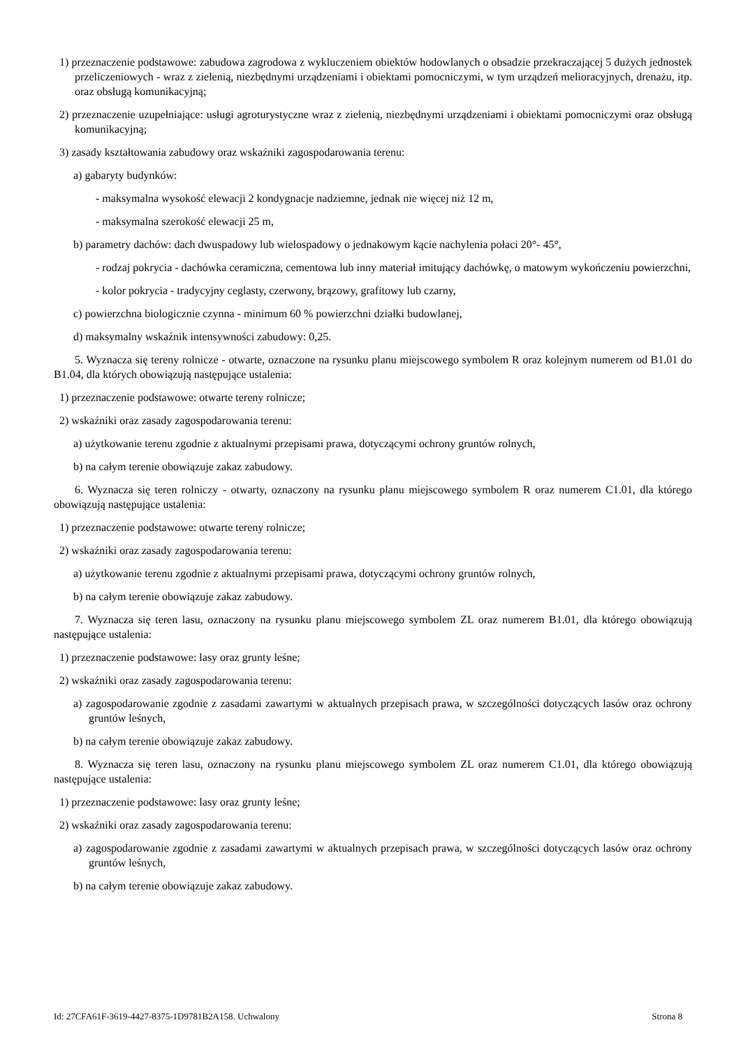1) przeznaczenie podstawowe: zabudowa zagrodowa z wykluczeniem obiektów hodowlanych o obsadzie przekraczającej 5 dużych jednostek przeliczeniowych - wraz z zielenią, niezbędnymi urządzeniami i obiektami pomocniczymi, w tym urządzeń melioracyjnych, drenażu, itp. oraz obsługą komunikacyjną;
2) przeznaczenie uzupełniające: usługi agroturystyczne wraz z zielenią, niezbędnymi urządzeniami i obiektami pomocniczymi oraz obsługą komunikacyjną;
3) zasady kształtowania zabudowy oraz wskaźniki zagospodarowania terenu:
a) gabaryty budynków:
- maksymalna wysokość elewacji 2 kondygnacje nadziemne, jednak nie więcej niż 12 m,
- maksymalna szerokość elewacji 25 m,
b) parametry dachów: dach dwuspadowy lub wielospadowy o jednakowym kącie nachylenia połaci 20°- 45°,
- rodzaj pokrycia - dachówka ceramiczna, cementowa lub inny materiał imitujący dachówkę, o matowym wykończeniu powierzchni,
- kolor pokrycia - tradycyjny ceglasty, czerwony, brązowy, grafitowy lub czarny,
c) powierzchna biologicznie czynna - minimum 60 % powierzchni działki budowlanej,
d) maksymalny wskaźnik intensywności zabudowy: 0,25.
5. Wyznacza się tereny rolnicze - otwarte, oznaczone na rysunku planu miejscowego symbolem R oraz kolejnym numerem od B1.01 do B1.04, dla których obowiązują następujące ustalenia:
1) przeznaczenie podstawowe: otwarte tereny rolnicze;
2) wskaźniki oraz zasady zagospodarowania terenu:
a) użytkowanie terenu zgodnie z aktualnymi przepisami prawa, dotyczącymi ochrony gruntów rolnych,
b) na całym terenie obowiązuje zakaz zabudowy.
6. Wyznacza się teren rolniczy - otwarty, oznaczony na rysunku planu miejscowego symbolem R oraz numerem C1.01, dla którego obowiązują następujące ustalenia:
1) przeznaczenie podstawowe: otwarte tereny rolnicze;
2) wskaźniki oraz zasady zagospodarowania terenu:
a) użytkowanie terenu zgodnie z aktualnymi przepisami prawa, dotyczącymi ochrony gruntów rolnych,
b) na całym terenie obowiązuje zakaz zabudowy.
7. Wyznacza się teren lasu, oznaczony na rysunku planu miejscowego symbolem ZL oraz numerem B1.01, dla którego obowiązują następujące ustalenia:
1) przeznaczenie podstawowe: lasy oraz grunty leśne;
2) wskaźniki oraz zasady zagospodarowania terenu:
a) zagospodarowanie zgodnie z zasadami zawartymi w aktualnych przepisach prawa, w szczególności dotyczących lasów oraz ochrony gruntów leśnych,
b) na całym terenie obowiązuje zakaz zabudowy.
8. Wyznacza się teren lasu, oznaczony na rysunku planu miejscowego symbolem ZL oraz numerem C1.01, dla którego obowiązują następujące ustalenia:
1) przeznaczenie podstawowe: lasy oraz grunty leśne;
2) wskaźniki oraz zasady zagospodarowania terenu:
a) zagospodarowanie zgodnie z zasadami zawartymi w aktualnych przepisach prawa, w szczególności dotyczących lasów oraz ochrony gruntów leśnych,
b) na całym terenie obowiązuje zakaz zabudowy.
Id: 27CFA61F-3619-4427-8375-1D9781B2A158. Uchwalony Strona 8